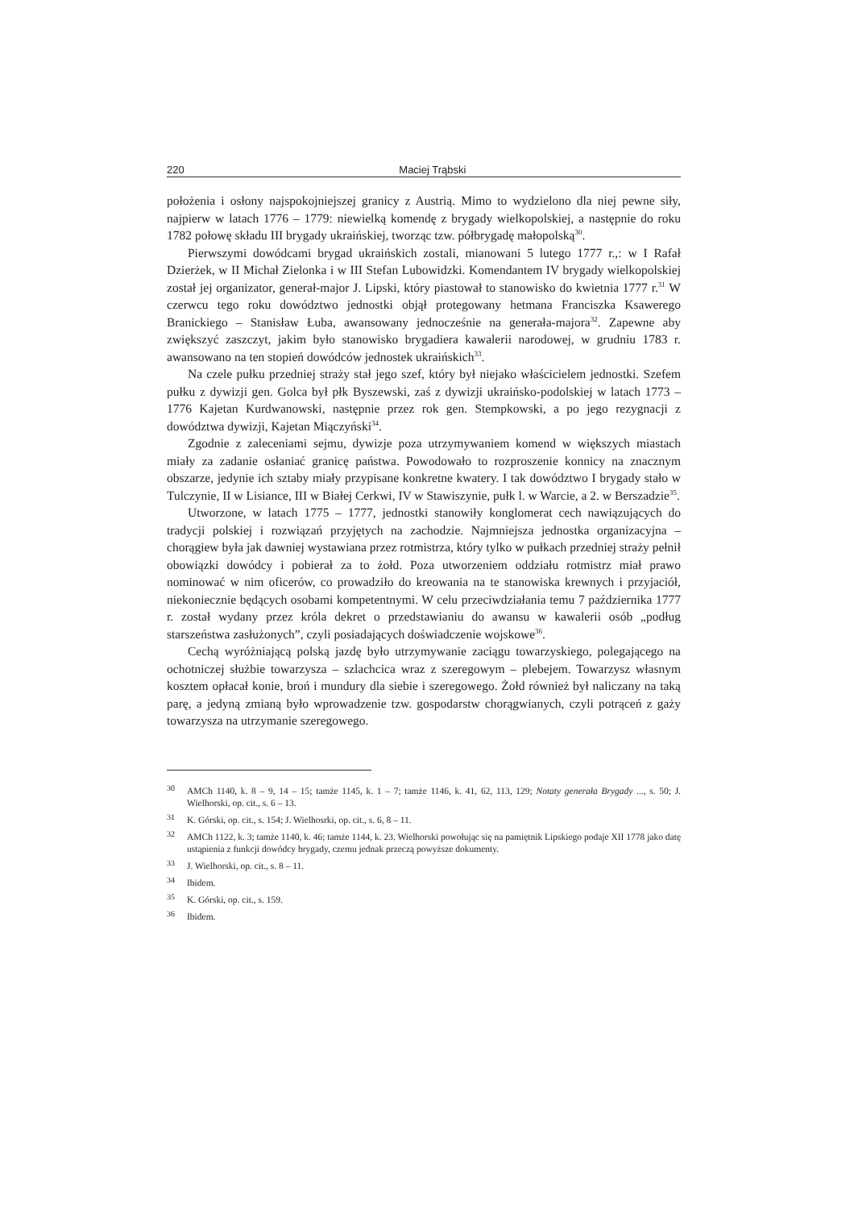220 Maciej Trąbski
położenia i osłony najspokojniejszej granicy z Austrią. Mimo to wydzielono dla niej pewne siły, najpierw w latach 1776 – 1779: niewielką komendę z brygady wielkopolskiej, a następnie do roku 1782 połowę składu III brygady ukraińskiej, tworząc tzw. półbrygadę małopolską<sup>30</sup>.
Pierwszymi dowódcami brygad ukraińskich zostali, mianowani 5 lutego 1777 r.,: w I Rafał Dzierżek, w II Michał Zielonka i w III Stefan Lubowidzki. Komendantem IV brygady wielkopolskiej został jej organizator, generał-major J. Lipski, który piastował to stanowisko do kwietnia 1777 r.<sup>31</sup> W czerwcu tego roku dowództwo jednostki objął protegowany hetmana Franciszka Ksawerego Branickiego – Stanisław Łuba, awansowany jednocześnie na generała-majora<sup>32</sup>. Zapewne aby zwiększyć zaszczyt, jakim było stanowisko brygadiera kawalerii narodowej, w grudniu 1783 r. awansowano na ten stopień dowódców jednostek ukraińskich<sup>33</sup>.
Na czele pułku przedniej straży stał jego szef, który był niejako właścicielem jednostki. Szefem pułku z dywizji gen. Golca był płk Byszewski, zaś z dywizji ukraińsko-podolskiej w latach 1773 – 1776 Kajetan Kurdwanowski, następnie przez rok gen. Stempkowski, a po jego rezygnacji z dowództwa dywizji, Kajetan Miączyński<sup>34</sup>.
Zgodnie z zaleceniami sejmu, dywizje poza utrzymywaniem komend w większych miastach miały za zadanie osłaniać granicę państwa. Powodowało to rozproszenie konnicy na znacznym obszarze, jedynie ich sztaby miały przypisane konkretne kwatery. I tak dowództwo I brygady stało w Tulczynie, II w Lisiance, III w Białej Cerkwi, IV w Stawiszynie, pułk l. w Warcie, a 2. w Berszadzie<sup>35</sup>.
Utworzone, w latach 1775 – 1777, jednostki stanowiły konglomerat cech nawiązujących do tradycji polskiej i rozwiązań przyjętych na zachodzie. Najmniejsza jednostka organizacyjna – chorągiew była jak dawniej wystawiana przez rotmistrza, który tylko w pułkach przedniej straży pełnił obowiązki dowódcy i pobierał za to żołd. Poza utworzeniem oddziału rotmistrz miał prawo nominować w nim oficerów, co prowadziło do kreowania na te stanowiska krewnych i przyjaciół, niekoniecznie będących osobami kompetentnymi. W celu przeciwdziałania temu 7 października 1777 r. został wydany przez króla dekret o przedstawianiu do awansu w kawalerii osób „podług starszeństwa zasłużonych”, czyli posiadających doświadczenie wojskowe<sup>36</sup>.
Cechą wyróżniającą polską jazdę było utrzymywanie zaciągu towarzyskiego, polegającego na ochotniczej służbie towarzysza – szlachcica wraz z szeregowym – plebejem. Towarzysz własnym kosztem opłacał konie, broń i mundury dla siebie i szeregowego. Żołd również był naliczany na taką parę, a jedyną zmianą było wprowadzenie tzw. gospodarstw chorągwianych, czyli potrąceń z gaży towarzysza na utrzymanie szeregowego.
30 AMCh 1140, k. 8 – 9, 14 – 15; tamże 1145, k. 1 – 7; tamże 1146, k. 41, 62, 113, 129; Notaty generała Brygady ..., s. 50; J. Wielhorski, op. cit., s. 6 – 13.
31 K. Górski, op. cit., s. 154; J. Wielhosrki, op. cit., s. 6, 8 – 11.
32 AMCh 1122, k. 3; tamże 1140, k. 46; tamże 1144, k. 23. Wielhorski powołując się na pamiętnik Lipskiego podaje XII 1778 jako datę ustąpienia z funkcji dowódcy brygady, czemu jednak przeczą powyższe dokumenty.
33 J. Wielhorski, op. cit., s. 8 – 11.
34 Ibidem.
35 K. Górski, op. cit., s. 159.
36 Ibidem.